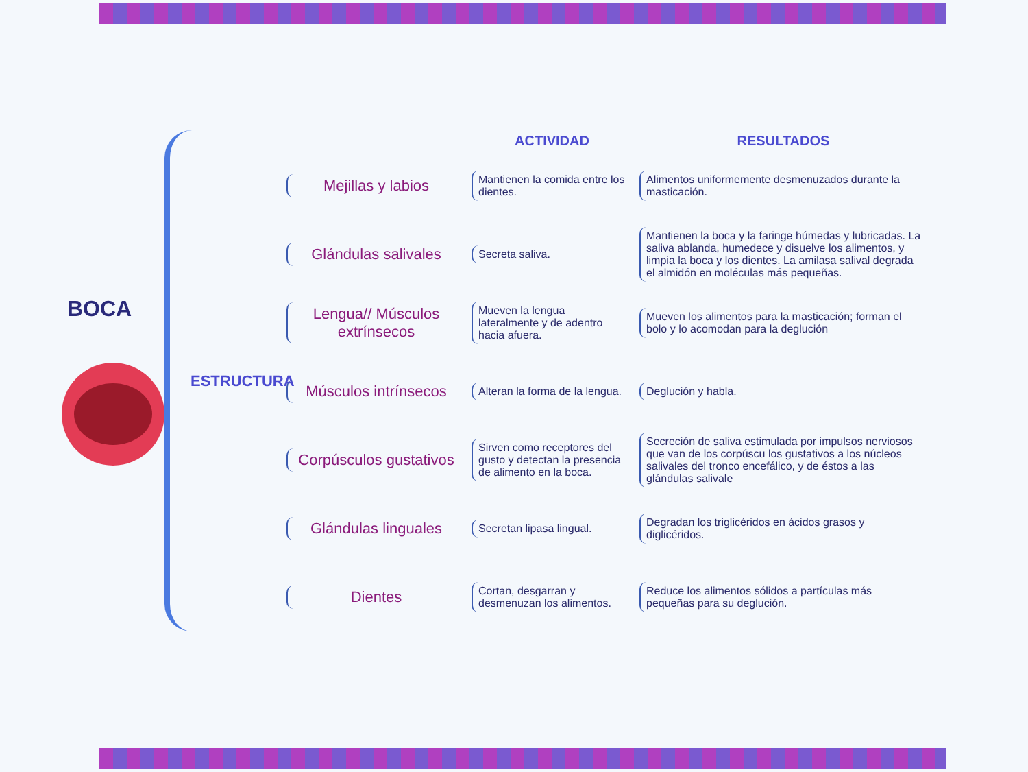BOCA
ESTRUCTURA
ACTIVIDAD
RESULTADOS
Mejillas y labios
Mantienen la comida entre los dientes.
Alimentos uniformemente desmenuzados durante la masticación.
Glándulas salivales
Secreta saliva.
Mantienen la boca y la faringe húmedas y lubricadas. La saliva ablanda, humedece y disuelve los alimentos, y limpia la boca y los dientes. La amilasa salival degrada el almidón en moléculas más pequeñas.
Lengua// Músculos extrínsecos
Mueven la lengua lateralmente y de adentro hacia afuera.
Mueven los alimentos para la masticación; forman el bolo y lo acomodan para la deglución
Músculos intrínsecos
Alteran la forma de la lengua.
Deglución y habla.
Corpúsculos gustativos
Sirven como receptores del gusto y detectan la presencia de alimento en la boca.
Secreción de saliva estimulada por impulsos nerviosos que van de los corpúscu los gustativos a los núcleos salivales del tronco encefálico, y de éstos a las glándulas salivale
Glándulas linguales
Secretan lipasa lingual.
Degradan los triglicéridos en ácidos grasos y diglicéridos.
Dientes
Cortan, desgarran y desmenuzan los alimentos.
Reduce los alimentos sólidos a partículas más pequeñas para su deglución.